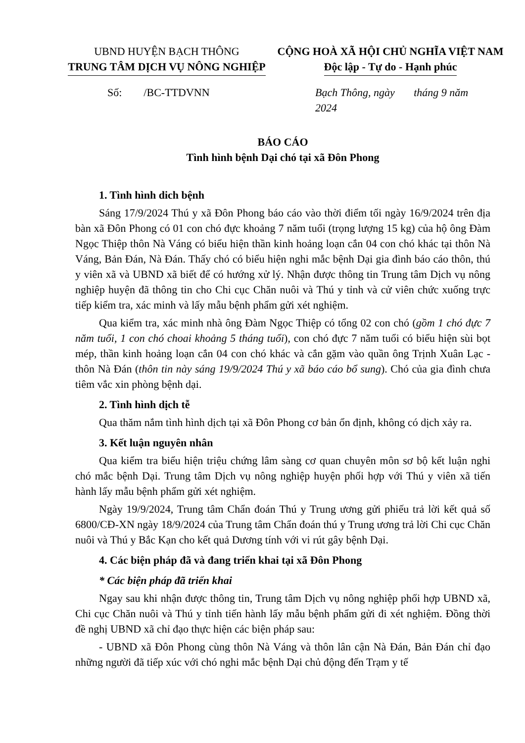UBND HUYỆN BẠCH THÔNG
TRUNG TÂM DỊCH VỤ NÔNG NGHIỆP
CỘNG HOÀ XÃ HỘI CHỦ NGHĨA VIỆT NAM
Độc lập - Tự do - Hạnh phúc
Số: /BC-TTDVNN Bạch Thông, ngày tháng 9 năm 2024
BÁO CÁO
Tình hình bệnh Dại chó tại xã Đôn Phong
1. Tình hình dich bệnh
Sáng 17/9/2024 Thú y xã Đôn Phong báo cáo vào thời điểm tối ngày 16/9/2024 trên địa bàn xã Đôn Phong có 01 con chó đực khoảng 7 năm tuổi (trọng lượng 15 kg) của hộ ông Đàm Ngọc Thiệp thôn Nà Váng có biểu hiện thần kinh hoảng loạn cắn 04 con chó khác tại thôn Nà Váng, Bản Đán, Nà Đán. Thấy chó có biểu hiện nghi mắc bệnh Dại gia đình báo cáo thôn, thú y viên xã và UBND xã biết để có hướng xử lý. Nhận được thông tin Trung tâm Dịch vụ nông nghiệp huyện đã thông tin cho Chi cục Chăn nuôi và Thú y tỉnh và cử viên chức xuống trực tiếp kiểm tra, xác minh và lấy mẫu bệnh phẩm gửi xét nghiệm.
Qua kiểm tra, xác minh nhà ông Đàm Ngọc Thiệp có tổng 02 con chó (gồm 1 chó đực 7 năm tuổi, 1 con chó choai khoảng 5 tháng tuổi), con chó đực 7 năm tuổi có biểu hiện sùi bọt mép, thần kinh hoảng loạn cắn 04 con chó khác và cắn gặm vào quần ông Trịnh Xuân Lạc - thôn Nà Đán (thôn tin này sáng 19/9/2024 Thú y xã báo cáo bổ sung). Chó của gia đình chưa tiêm vắc xin phòng bệnh dại.
2. Tình hình dịch tễ
Qua thăm nắm tình hình dịch tại xã Đôn Phong cơ bản ổn định, không có dịch xảy ra.
3. Kết luận nguyên nhân
Qua kiểm tra biểu hiện triệu chứng lâm sàng cơ quan chuyên môn sơ bộ kết luận nghi chó mắc bệnh Dại. Trung tâm Dịch vụ nông nghiệp huyện phối hợp với Thú y viên xã tiến hành lấy mẫu bệnh phẩm gửi xét nghiệm.
Ngày 19/9/2024, Trung tâm Chẩn đoán Thú y Trung ương gửi phiếu trả lời kết quả số 6800/CĐ-XN ngày 18/9/2024 của Trung tâm Chẩn đoán thú y Trung ương trả lời Chi cục Chăn nuôi và Thú y Bắc Kạn cho kết quả Dương tính với vi rút gây bệnh Dại.
4. Các biện pháp đã và đang triển khai tại xã Đôn Phong
* Các biện pháp đã triển khai
Ngay sau khi nhận được thông tin, Trung tâm Dịch vụ nông nghiệp phối hợp UBND xã, Chi cục Chăn nuôi và Thú y tỉnh tiến hành lấy mẫu bệnh phẩm gửi đi xét nghiệm. Đồng thời đề nghị UBND xã chỉ đạo thực hiện các biện pháp sau:
- UBND xã Đôn Phong cùng thôn Nà Váng và thôn lân cận Nà Đán, Bản Đán chỉ đạo những người đã tiếp xúc với chó nghi mắc bệnh Dại chủ động đến Trạm y tế